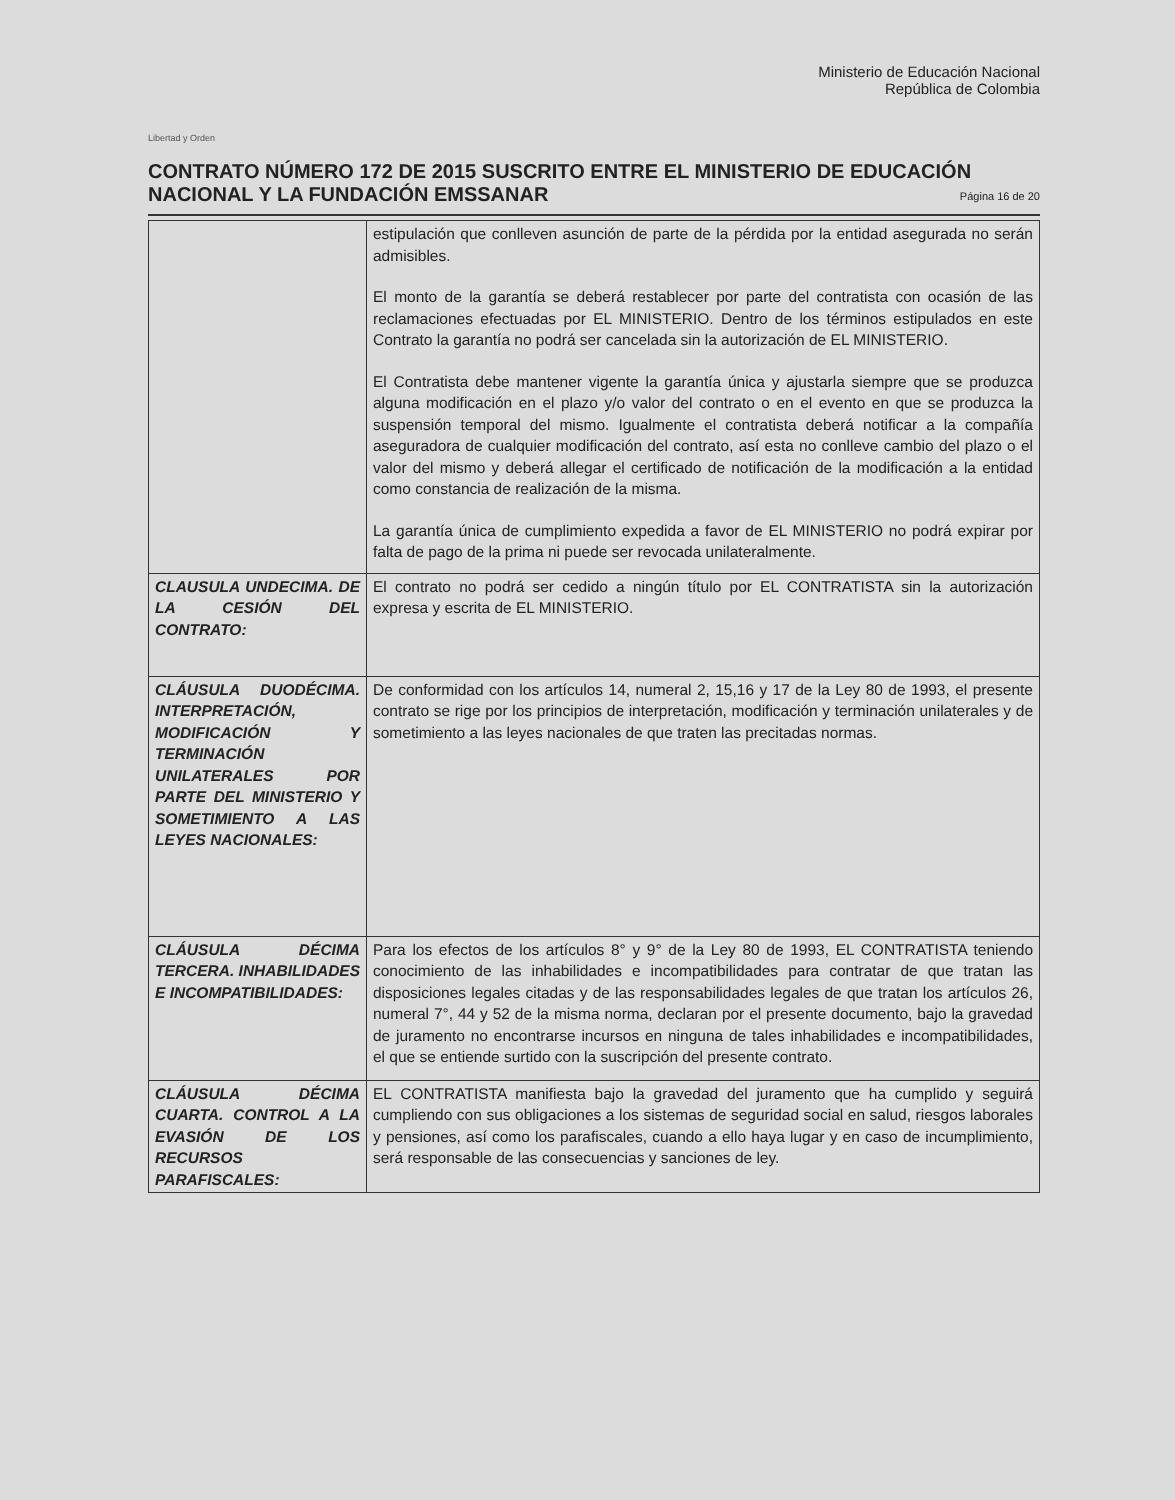Libertad y Orden
Ministerio de Educación Nacional
República de Colombia
CONTRATO NÚMERO 172 DE 2015 SUSCRITO ENTRE EL MINISTERIO DE EDUCACIÓN NACIONAL Y LA FUNDACIÓN EMSSANAR
Página 16 de 20
| | estipulación que conlleven asunción de parte de la pérdida por la entidad asegurada no serán admisibles. El monto de la garantía se deberá restablecer por parte del contratista con ocasión de las reclamaciones efectuadas por EL MINISTERIO. Dentro de los términos estipulados en este Contrato la garantía no podrá ser cancelada sin la autorización de EL MINISTERIO. El Contratista debe mantener vigente la garantía única y ajustarla siempre que se produzca alguna modificación en el plazo y/o valor del contrato o en el evento en que se produzca la suspensión temporal del mismo. Igualmente el contratista deberá notificar a la compañía aseguradora de cualquier modificación del contrato, así esta no conlleve cambio del plazo o el valor del mismo y deberá allegar el certificado de notificación de la modificación a la entidad como constancia de realización de la misma. La garantía única de cumplimiento expedida a favor de EL MINISTERIO no podrá expirar por falta de pago de la prima ni puede ser revocada unilateralmente. |
| CLAUSULA UNDECIMA. DE LA CESIÓN DEL CONTRATO: | El contrato no podrá ser cedido a ningún título por EL CONTRATISTA sin la autorización expresa y escrita de EL MINISTERIO. |
| CLÁUSULA DUODÉCIMA. INTERPRETACIÓN, MODIFICACIÓN Y TERMINACIÓN UNILATERALES POR PARTE DEL MINISTERIO Y SOMETIMIENTO A LAS LEYES NACIONALES: | De conformidad con los artículos 14, numeral 2, 15,16 y 17 de la Ley 80 de 1993, el presente contrato se rige por los principios de interpretación, modificación y terminación unilaterales y de sometimiento a las leyes nacionales de que traten las precitadas normas. |
| CLÁUSULA DÉCIMA TERCERA. INHABILIDADES E INCOMPATIBILIDADES: | Para los efectos de los artículos 8° y 9° de la Ley 80 de 1993, EL CONTRATISTA teniendo conocimiento de las inhabilidades e incompatibilidades para contratar de que tratan las disposiciones legales citadas y de las responsabilidades legales de que tratan los artículos 26, numeral 7°, 44 y 52 de la misma norma, declaran por el presente documento, bajo la gravedad de juramento no encontrarse incursos en ninguna de tales inhabilidades e incompatibilidades, el que se entiende surtido con la suscripción del presente contrato. |
| CLÁUSULA DÉCIMA CUARTA. CONTROL A LA EVASIÓN DE LOS RECURSOS PARAFISCALES: | EL CONTRATISTA manifiesta bajo la gravedad del juramento que ha cumplido y seguirá cumpliendo con sus obligaciones a los sistemas de seguridad social en salud, riesgos laborales y pensiones, así como los parafiscales, cuando a ello haya lugar y en caso de incumplimiento, será responsable de las consecuencias y sanciones de ley. |